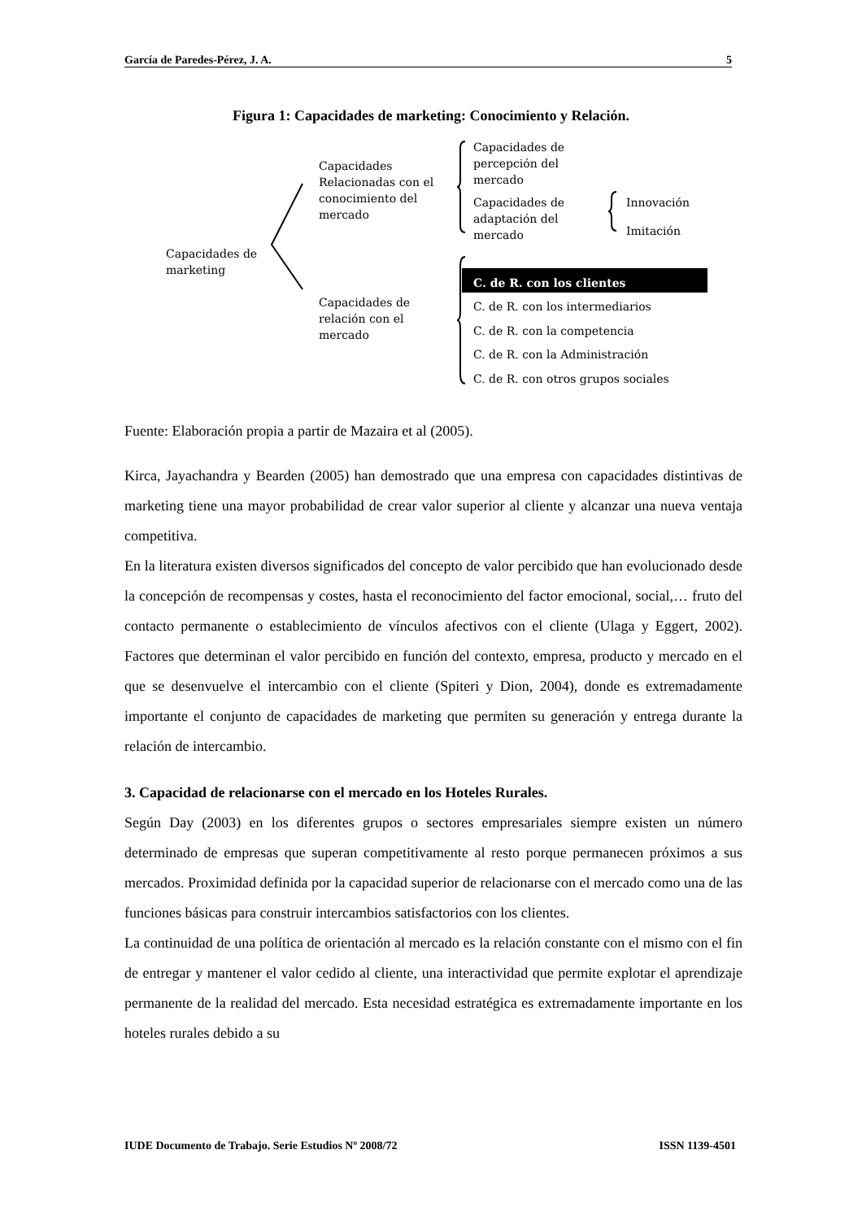García de Paredes-Pérez, J. A. 5
Figura 1: Capacidades de marketing: Conocimiento y Relación.
Capacidades de
marketing
Capacidades
Relacionadas con el
conocimiento del
mercado
Capacidades de
percepción del
mercado
Capacidades de
adaptación del
mercado
Innovación
Imitación
Capacidades de
relación con el
mercado
C. de R. con los clientes
C. de R. con los intermediarios
C. de R. con la competencia
C. de R. con la Administración
C. de R. con otros grupos sociales
Fuente: Elaboración propia a partir de Mazaira et al (2005).
Kirca, Jayachandra y Bearden (2005) han demostrado que una empresa con capacidades distintivas de marketing tiene una mayor probabilidad de crear valor superior al cliente y alcanzar una nueva ventaja competitiva.
En la literatura existen diversos significados del concepto de valor percibido que han evolucionado desde la concepción de recompensas y costes, hasta el reconocimiento del factor emocional, social,… fruto del contacto permanente o establecimiento de vínculos afectivos con el cliente (Ulaga y Eggert, 2002). Factores que determinan el valor percibido en función del contexto, empresa, producto y mercado en el que se desenvuelve el intercambio con el cliente (Spiteri y Dion, 2004), donde es extremadamente importante el conjunto de capacidades de marketing que permiten su generación y entrega durante la relación de intercambio.
3. Capacidad de relacionarse con el mercado en los Hoteles Rurales.
Según Day (2003) en los diferentes grupos o sectores empresariales siempre existen un número determinado de empresas que superan competitivamente al resto porque permanecen próximos a sus mercados. Proximidad definida por la capacidad superior de relacionarse con el mercado como una de las funciones básicas para construir intercambios satisfactorios con los clientes.
La continuidad de una política de orientación al mercado es la relación constante con el mismo con el fin de entregar y mantener el valor cedido al cliente, una interactividad que permite explotar el aprendizaje permanente de la realidad del mercado. Esta necesidad estratégica es extremadamente importante en los hoteles rurales debido a su
IUDE Documento de Trabajo. Serie Estudios Nº 2008/72 ISSN 1139-4501